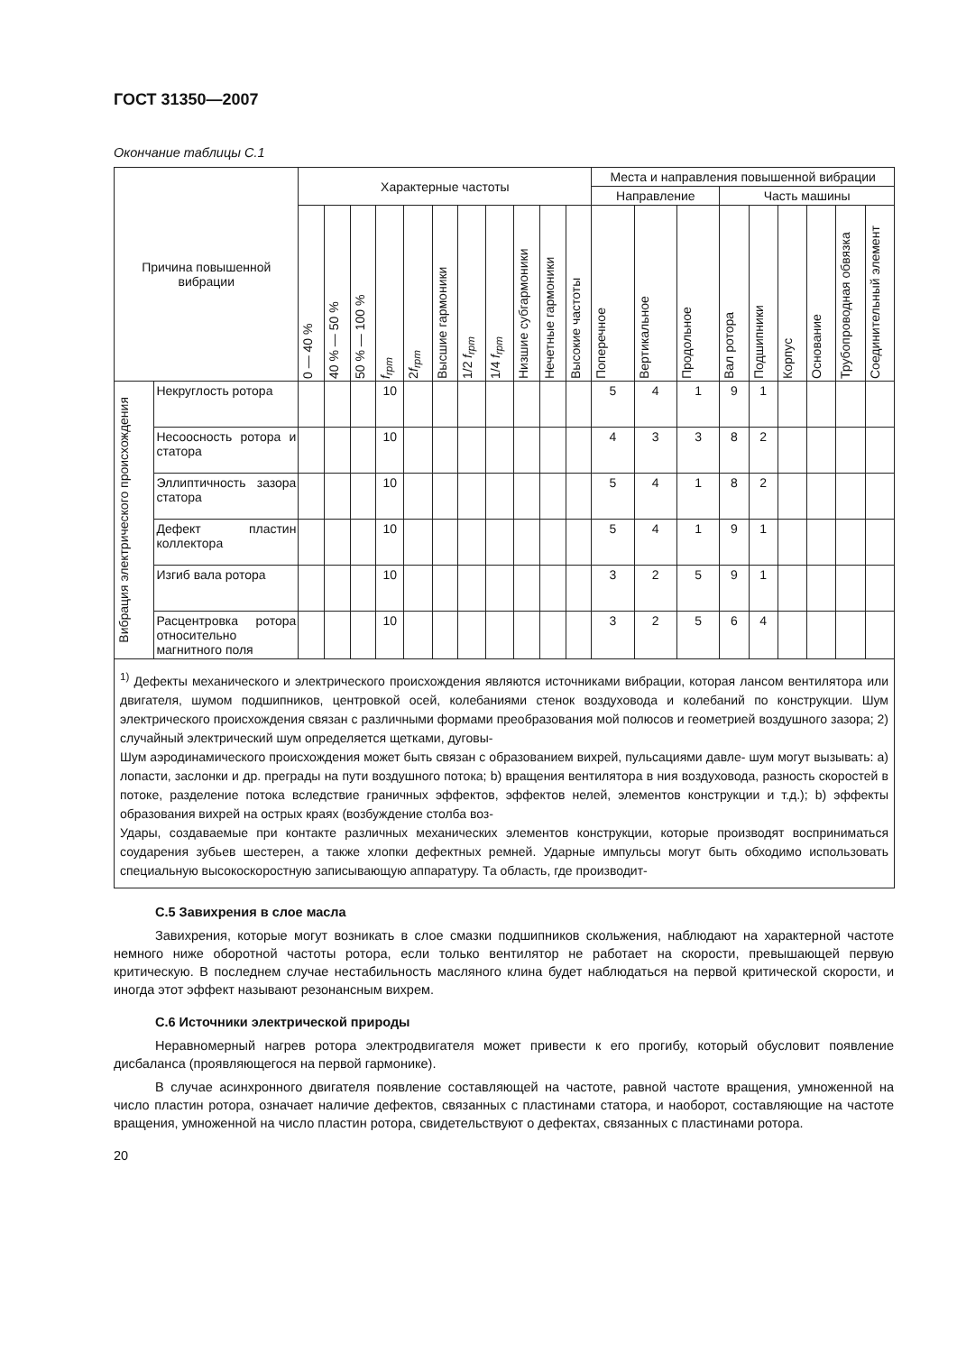ГОСТ 31350—2007
Окончание таблицы С.1
| Причина повышенной вибрации | | Характерные частоты | | | | | | | | | | | Места и направления повышенной вибрации | | | | | | | | |
| --- | --- | --- | --- | --- | --- | --- | --- | --- | --- | --- | --- | --- | --- | --- | --- | --- | --- | --- | --- | --- | --- |
| | | | | | | | | | | | | | Направление | | | Часть машины | | | | | |
| | | 0 — 40 % | 40 % — 50 % | 50 % — 100 % | f<sub>rpm</sub> | 2 f<sub>rpm</sub> | Высшие гармоники | 1/2 f<sub>rpm</sub> | 1/4 f<sub>rpm</sub> | Низшие субгармоники | Нечетные гармоники | Высокие частоты | Поперечное | Вертикальное | Продольное | Вал ротора | Подшипники | Корпус | Основание | Трубопроводная обвязка | Соединительный элемент |
| Вибрация электрического происхождения | Некруглость ротора | | | | 10 | | | | | | | | 5 | 4 | 1 | 9 | 1 | | | | |
| | Несоосность ротора и статора | | | | 10 | | | | | | | | 4 | 3 | 3 | 8 | 2 | | | | |
| | Эллиптичность зазора статора | | | | 10 | | | | | | | | 5 | 4 | 1 | 8 | 2 | | | | |
| | Дефект пластин коллектора | | | | 10 | | | | | | | | 5 | 4 | 1 | 9 | 1 | | | | |
| | Изгиб вала ротора | | | | 10 | | | | | | | | 3 | 2 | 5 | 9 | 1 | | | | |
| | Расцентровка ротора относительно магнитного поля | | | | 10 | | | | | | | | 3 | 2 | 5 | 6 | 4 | | | | |
| <sup>1)</sup> Дефекты механического и электрического происхождения являются источниками вибрации, которая лансом вентилятора или двигателя, шумом подшипников, центровкой осей, колебаниями стенок воздуховода и колебаний по конструкции. Шум электрического происхождения связан с различными формами преобразования мой полюсов и геометрией воздушного зазора; 2) случайный электрический шум определяется щетками, дуговы- Шум аэродинамического происхождения может быть связан с образованием вихрей, пульсациями давле- шум могут вызывать: a) лопасти, заслонки и др. преграды на пути воздушного потока; b) вращения вентилятора в ния воздуховода, разность скоростей в потоке, разделение потока вследствие граничных эффектов, эффектов нелей, элементов конструкции и т.д.); b) эффекты образования вихрей на острых краях (возбуждение столба воз- Удары, создаваемые при контакте различных механических элементов конструкции, которые производят восприниматься соударения зубьев шестерен, а также хлопки дефектных ремней. Ударные импульсы могут быть обходимо использовать специальную высокоскоростную записывающую аппаратуру. Та область, где производит- | | | | | | | | | | | | | | | | | | | | | |
С.5 Завихрения в слое масла
Завихрения, которые могут возникать в слое смазки подшипников скольжения, наблюдают на характерной частоте немного ниже оборотной частоты ротора, если только вентилятор не работает на скорости, превышающей первую критическую. В последнем случае нестабильность масляного клина будет наблюдаться на первой критической скорости, и иногда этот эффект называют резонансным вихрем.
С.6 Источники электрической природы
Неравномерный нагрев ротора электродвигателя может привести к его прогибу, который обусловит появление дисбаланса (проявляющегося на первой гармонике).
В случае асинхронного двигателя появление составляющей на частоте, равной частоте вращения, умноженной на число пластин ротора, означает наличие дефектов, связанных с пластинами статора, и наоборот, составляющие на частоте вращения, умноженной на число пластин ротора, свидетельствуют о дефектах, связанных с пластинами ротора.
20